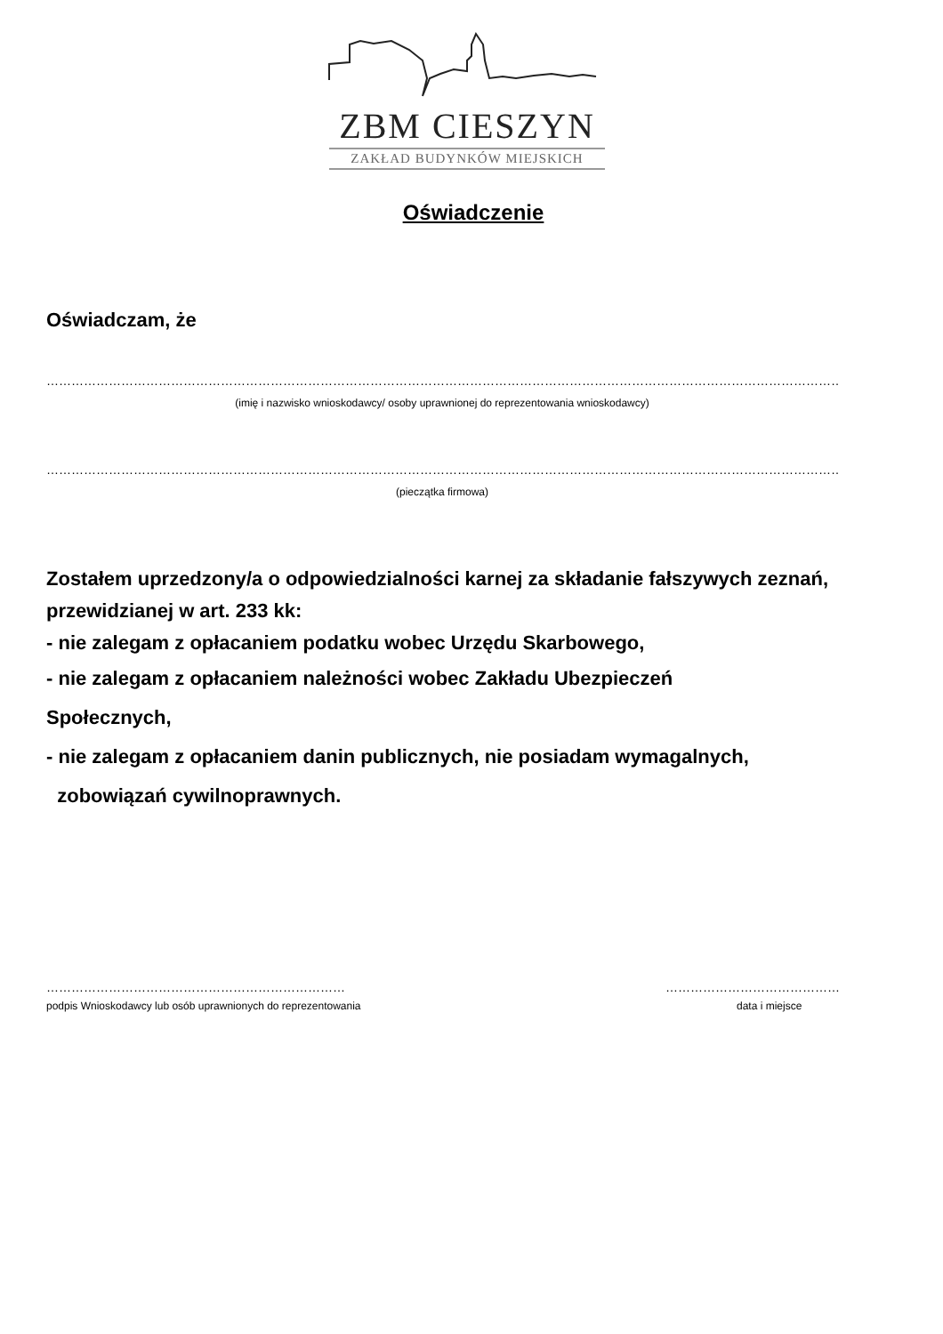ZBM CIESZYN
ZAKŁAD BUDYNKÓW MIEJSKICH
Oświadczenie
Oświadczam, że
……………………………………………………………………………………………………………………………………………………………………………………
(imię i nazwisko wnioskodawcy/ osoby uprawnionej do reprezentowania wnioskodawcy)
……………………………………………………………………………………………………………………………………………………………………………………
(pieczątka firmowa)
Zostałem uprzedzony/a o odpowiedzialności karnej za składanie fałszywych zeznań, przewidzianej w art. 233 kk:
- nie zalegam z opłacaniem podatku wobec Urzędu Skarbowego,
- nie zalegam z opłacaniem należności wobec Zakładu Ubezpieczeń
Społecznych,
- nie zalegam z opłacaniem danin publicznych, nie posiadam wymagalnych,
zobowiązań cywilnoprawnych.
………………………………………………………………
podpis Wnioskodawcy lub osób uprawnionych do reprezentowania
……………………………………
data i miejsce